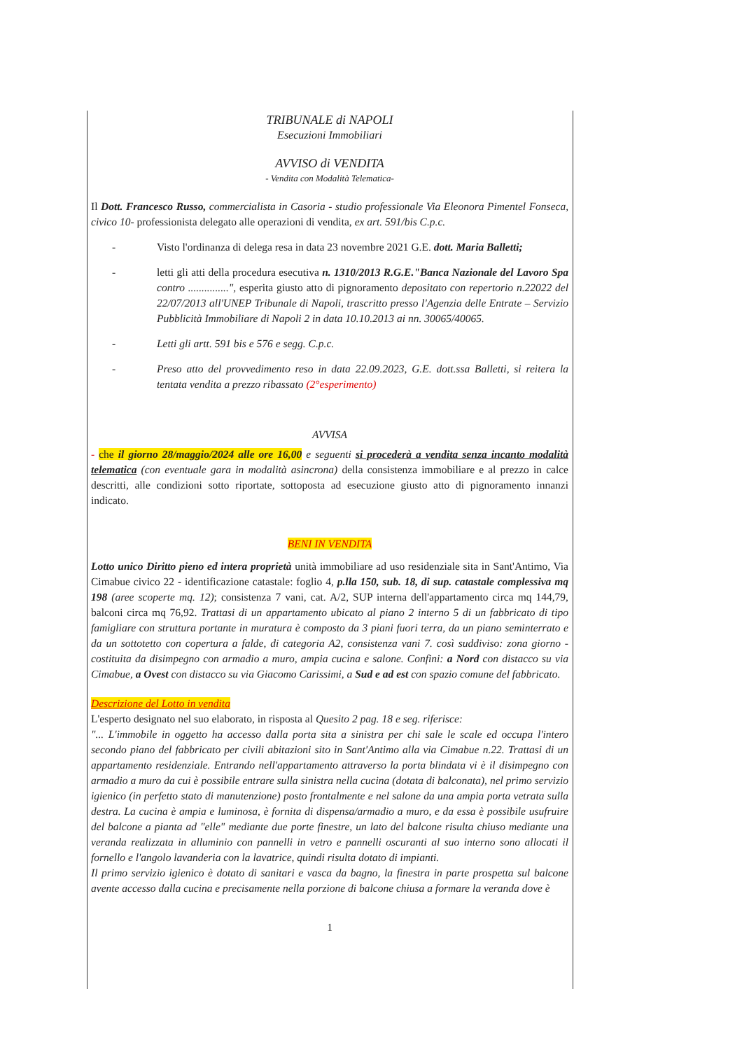TRIBUNALE di NAPOLI
Esecuzioni Immobiliari
AVVISO di VENDITA
- Vendita con Modalità Telematica-
Il Dott. Francesco Russo, commercialista in Casoria - studio professionale Via Eleonora Pimentel Fonseca, civico 10- professionista delegato alle operazioni di vendita, ex art. 591/bis C.p.c.
- Visto l'ordinanza di delega resa in data 23 novembre 2021 G.E. dott. Maria Balletti;
- letti gli atti della procedura esecutiva n. 1310/2013 R.G.E."Banca Nazionale del Lavoro Spa contro ...............", esperita giusto atto di pignoramento depositato con repertorio n.22022 del 22/07/2013 all'UNEP Tribunale di Napoli, trascritto presso l'Agenzia delle Entrate – Servizio Pubblicità Immobiliare di Napoli 2 in data 10.10.2013 ai nn. 30065/40065.
- Letti gli artt. 591 bis e 576 e segg. C.p.c.
- Preso atto del provvedimento reso in data 22.09.2023, G.E. dott.ssa Balletti, si reitera la tentata vendita a prezzo ribassato (2°esperimento)
AVVISA
- che il giorno 28/maggio/2024 alle ore 16,00 e seguenti si procederà a vendita senza incanto modalità telematica (con eventuale gara in modalità asincrona) della consistenza immobiliare e al prezzo in calce descritti, alle condizioni sotto riportate, sottoposta ad esecuzione giusto atto di pignoramento innanzi indicato.
BENI IN VENDITA
Lotto unico Diritto pieno ed intera proprietà unità immobiliare ad uso residenziale sita in Sant'Antimo, Via Cimabue civico 22 - identificazione catastale: foglio 4, p.lla 150, sub. 18, di sup. catastale complessiva mq 198 (aree scoperte mq. 12); consistenza 7 vani, cat. A/2, SUP interna dell'appartamento circa mq 144,79, balconi circa mq 76,92. Trattasi di un appartamento ubicato al piano 2 interno 5 di un fabbricato di tipo famigliare con struttura portante in muratura è composto da 3 piani fuori terra, da un piano seminterrato e da un sottotetto con copertura a falde, di categoria A2, consistenza vani 7. così suddiviso: zona giorno -costituita da disimpegno con armadio a muro, ampia cucina e salone. Confini: a Nord con distacco su via Cimabue, a Ovest con distacco su via Giacomo Carissimi, a Sud e ad est con spazio comune del fabbricato.
Descrizione del Lotto in vendita
L'esperto designato nel suo elaborato, in risposta al Quesito 2 pag. 18 e seg. riferisce:
"... L'immobile in oggetto ha accesso dalla porta sita a sinistra per chi sale le scale ed occupa l'intero secondo piano del fabbricato per civili abitazioni sito in Sant'Antimo alla via Cimabue n.22. Trattasi di un appartamento residenziale. Entrando nell'appartamento attraverso la porta blindata vi è il disimpegno con armadio a muro da cui è possibile entrare sulla sinistra nella cucina (dotata di balconata), nel primo servizio igienico (in perfetto stato di manutenzione) posto frontalmente e nel salone da una ampia porta vetrata sulla destra. La cucina è ampia e luminosa, è fornita di dispensa/armadio a muro, e da essa è possibile usufruire del balcone a pianta ad "elle" mediante due porte finestre, un lato del balcone risulta chiuso mediante una veranda realizzata in alluminio con pannelli in vetro e pannelli oscuranti al suo interno sono allocati il fornello e l'angolo lavanderia con la lavatrice, quindi risulta dotato di impianti.
Il primo servizio igienico è dotato di sanitari e vasca da bagno, la finestra in parte prospetta sul balcone avente accesso dalla cucina e precisamente nella porzione di balcone chiusa a formare la veranda dove è
1